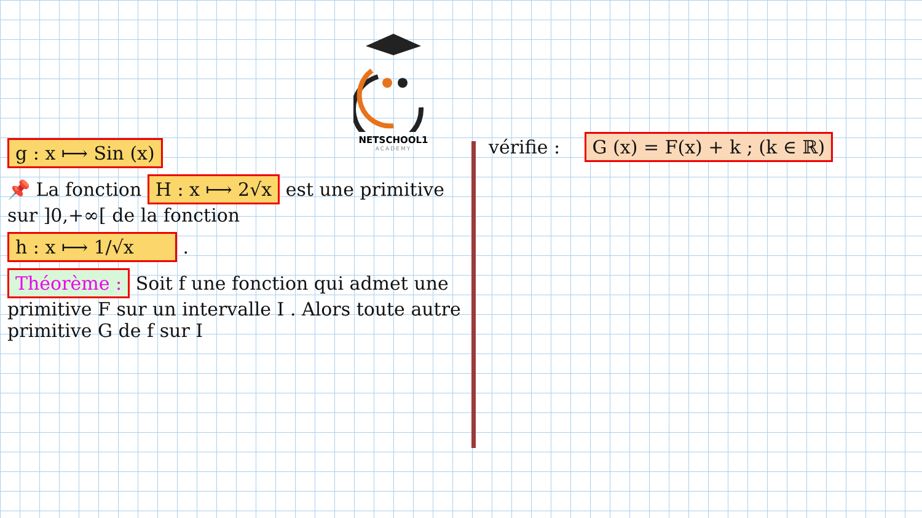NETSCHOOL1
ACADEMY
g : x ⟼ Sin (x)
📌 La fonction H : x ⟼ 2√x est une primitive sur ]0,+∞[ de la fonction
h : x ⟼ 1/√x
.
Théorème : Soit f une fonction qui admet une primitive F sur un intervalle I . Alors toute autre primitive G de f sur I
vérifie : G (x) = F(x) + k ; (k ∈ ℝ)